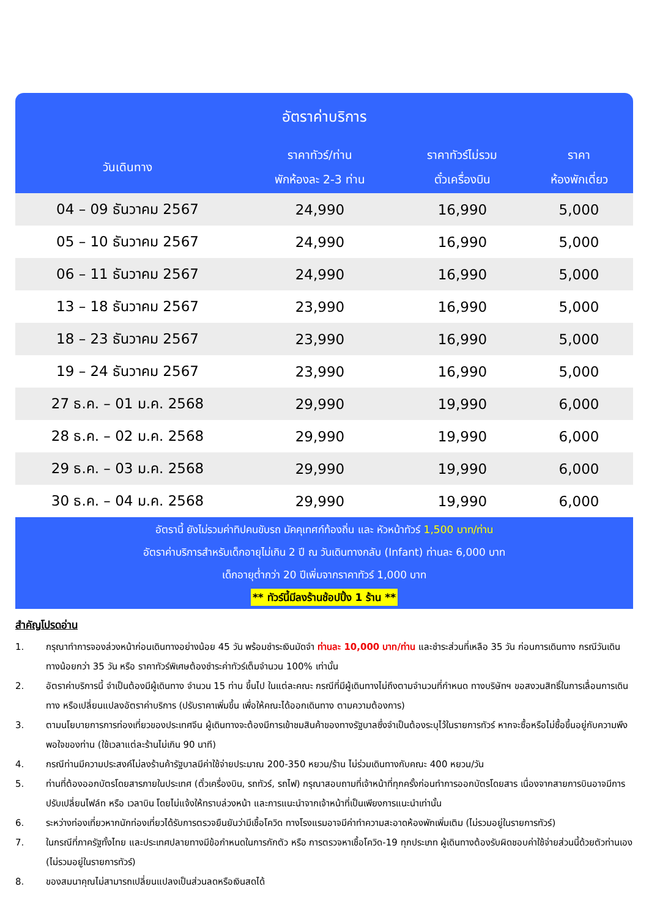อัตราค่าบริการ
| วันเดินทาง | ราคาทัวร์/ท่าน พักห้องละ 2-3 ท่าน | ราคาทัวร์ไม่รวม ตั๋วเครื่องบิน | ราคา ห้องพักเดี่ยว |
| --- | --- | --- | --- |
| 04 – 09 ธันวาคม 2567 | 24,990 | 16,990 | 5,000 |
| 05 – 10 ธันวาคม 2567 | 24,990 | 16,990 | 5,000 |
| 06 – 11 ธันวาคม 2567 | 24,990 | 16,990 | 5,000 |
| 13 – 18 ธันวาคม 2567 | 23,990 | 16,990 | 5,000 |
| 18 – 23 ธันวาคม 2567 | 23,990 | 16,990 | 5,000 |
| 19 – 24 ธันวาคม 2567 | 23,990 | 16,990 | 5,000 |
| 27 ธ.ค. – 01 ม.ค. 2568 | 29,990 | 19,990 | 6,000 |
| 28 ธ.ค. – 02 ม.ค. 2568 | 29,990 | 19,990 | 6,000 |
| 29 ธ.ค. – 03 ม.ค. 2568 | 29,990 | 19,990 | 6,000 |
| 30 ธ.ค. – 04 ม.ค. 2568 | 29,990 | 19,990 | 6,000 |
อัตรานี้ ยังไม่รวมค่าทิปคนขับรถ มัคคุเทศก์ท้องถิ่น และ หัวหน้าทัวร์ 1,500 บาท/ท่าน
อัตราค่าบริการสำหรับเด็กอายุไม่เกิน 2 ปี ณ วันเดินทางกลับ (Infant) ท่านละ 6,000 บาท
เด็กอายุต่ำกว่า 20 ปีเพิ่มจากราคาทัวร์ 1,000 บาท
** ทัวร์นี้มีลงร้านช้อปปิ้ง 1 ร้าน **
สำคัญโปรดอ่าน
1. กรุณาทำการจองล่วงหน้าก่อนเดินทางอย่างน้อย 45 วัน พร้อมชำระเงินมัดจำ ท่านละ 10,000 บาท/ท่าน และชำระส่วนที่เหลือ 35 วัน ก่อนการเดินทาง กรณีวันเดินทางน้อยกว่า 35 วัน หรือ ราคาทัวร์พิเศษต้องชำระค่าทัวร์เต็มจำนวน 100% เท่านั้น
2. อัตราค่าบริการนี้ จำเป็นต้องมีผู้เดินทาง จำนวน 15 ท่าน ขึ้นไป ในแต่ละคณะ กรณีที่มีผู้เดินทางไม่ถึงตามจำนวนที่กำหนด ทางบริษัทฯ ขอสงวนสิทธิ์ในการเลื่อนการเดินทาง หรือเปลี่ยนแปลงอัตราค่าบริการ (ปรับราคาเพิ่มขึ้น เพื่อให้คณะได้ออกเดินทาง ตามความต้องการ)
3. ตามนโยบายการการท่องเที่ยวของประเทศจีน ผู้เดินทางจะต้องมีการเข้าชมสินค้าของทางรัฐบาลซึ่งจำเป็นต้องระบุไว้ในรายการทัวร์ หากจะซื้อหรือไม่ซื้อขึ้นอยู่กับความพึงพอใจของท่าน (ใช้เวลาแต่ละร้านไม่เกิน 90 นาที)
4. กรณีท่านมีความประสงค์ไม่ลงร้านค้ารัฐบาลมีค่าใช้จ่ายประมาณ 200-350 หยวน/ร้าน ไม่ร่วมเดินทางกับคณะ 400 หยวน/วัน
5. ท่านที่ต้องออกบัตรโดยสารภายในประเทศ (ตั๋วเครื่องบิน, รถทัวร์, รถไฟ) กรุณาสอบถามที่เจ้าหน้าที่ทุกครั้งก่อนทำการออกบัตรโดยสาร เนื่องจากสายการบินอาจมีการปรับเปลี่ยนไฟล์ท หรือ เวลาบิน โดยไม่แจ้งให้ทราบล่วงหน้า และการแนะนำจากเจ้าหน้าที่เป็นเพียงการแนะนำเท่านั้น
6. ระหว่างท่องเที่ยวหากนักท่องเที่ยวได้รับการตรวจยืนยันว่ามีเชื้อโควิด ทางโรงแรมอาจมีค่าทำความสะอาดห้องพักเพิ่มเติม (ไม่รวมอยู่ในรายการทัวร์)
7. ในกรณีที่ภาครัฐทั้งไทย และประเทศปลายทางมีข้อกำหนดในการกักตัว หรือ การตรวจหาเชื้อโควิด-19 ทุกประเภท ผู้เดินทางต้องรับผิดชอบค่าใช้จ่ายส่วนนี้ด้วยตัวท่านเอง (ไม่รวมอยู่ในรายการทัวร์)
8. ของสมนาคุณไม่สามารถเปลี่ยนแปลงเป็นส่วนลดหรือเงินสดได้